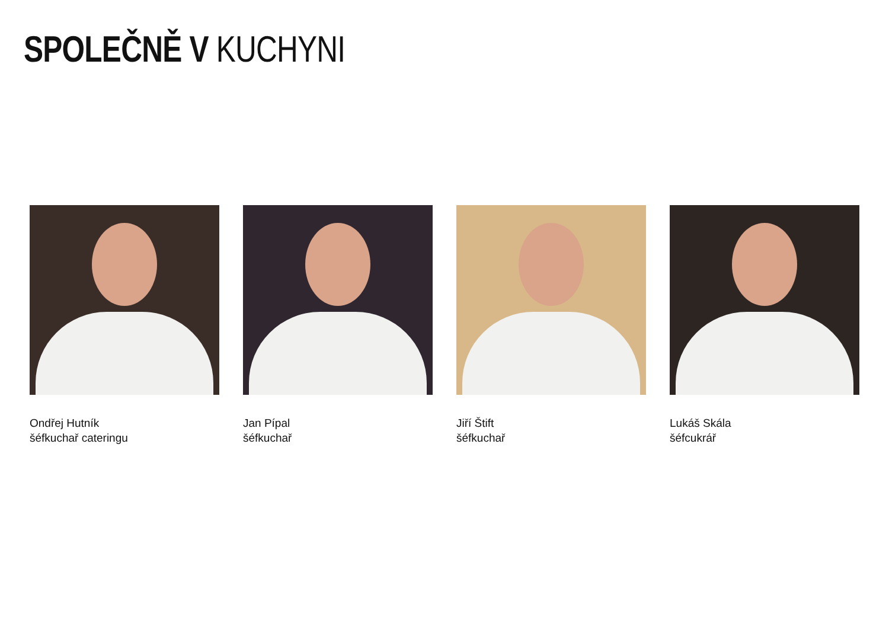SPOLEČNĚ V KUCHYNI
Ondřej Hutník
šéfkuchař cateringu
Jan Pípal
šéfkuchař
Jiří Štift
šéfkuchař
Lukáš Skála
šéfcukrář